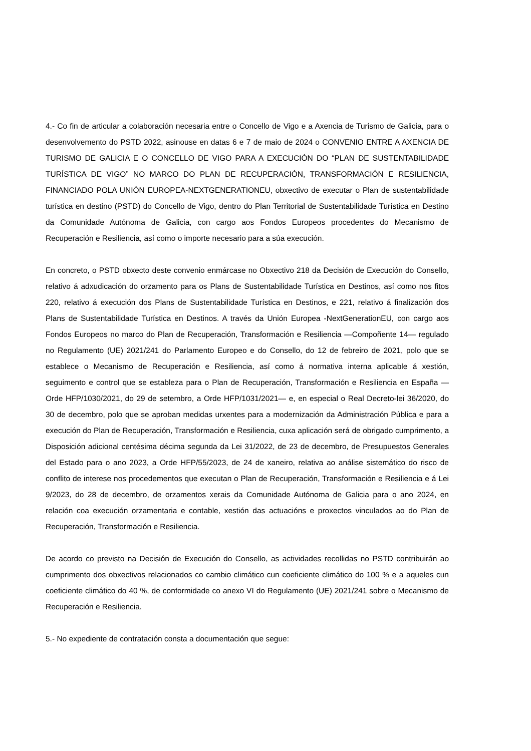4.- Co fin de articular a colaboración necesaria entre o Concello de Vigo e a Axencia de Turismo de Galicia, para o desenvolvemento do PSTD 2022, asinouse en datas 6 e 7 de maio de 2024 o CONVENIO ENTRE A AXENCIA DE TURISMO DE GALICIA E O CONCELLO DE VIGO PARA A EXECUCIÓN DO “PLAN DE SUSTENTABILIDADE TURÍSTICA DE VIGO” NO MARCO DO PLAN DE RECUPERACIÓN, TRANSFORMACIÓN E RESILIENCIA, FINANCIADO POLA UNIÓN EUROPEA-NEXTGENERATIONEU, obxectivo de executar o Plan de sustentabilidade turística en destino (PSTD) do Concello de Vigo, dentro do Plan Territorial de Sustentabilidade Turística en Destino da Comunidade Autónoma de Galicia, con cargo aos Fondos Europeos procedentes do Mecanismo de Recuperación e Resiliencia, así como o importe necesario para a súa execución.
En concreto, o PSTD obxecto deste convenio enmárcase no Obxectivo 218 da Decisión de Execución do Consello, relativo á adxudicación do orzamento para os Plans de Sustentabilidade Turística en Destinos, así como nos fitos 220, relativo á execución dos Plans de Sustentabilidade Turística en Destinos, e 221, relativo á finalización dos Plans de Sustentabilidade Turística en Destinos. A través da Unión Europea -NextGenerationEU, con cargo aos Fondos Europeos no marco do Plan de Recuperación, Transformación e Resiliencia —Compoñente 14— regulado no Regulamento (UE) 2021/241 do Parlamento Europeo e do Consello, do 12 de febreiro de 2021, polo que se establece o Mecanismo de Recuperación e Resiliencia, así como á normativa interna aplicable á xestión, seguimento e control que se estableza para o Plan de Recuperación, Transformación e Resiliencia en España —Orde HFP/1030/2021, do 29 de setembro, a Orde HFP/1031/2021— e, en especial o Real Decreto-lei 36/2020, do 30 de decembro, polo que se aproban medidas urxentes para a modernización da Administración Pública e para a execución do Plan de Recuperación, Transformación e Resiliencia, cuxa aplicación será de obrigado cumprimento, a Disposición adicional centésima décima segunda da Lei 31/2022, de 23 de decembro, de Presupuestos Generales del Estado para o ano 2023, a Orde HFP/55/2023, de 24 de xaneiro, relativa ao análise sistemático do risco de conflito de interese nos procedementos que executan o Plan de Recuperación, Transformación e Resiliencia e á Lei 9/2023, do 28 de decembro, de orzamentos xerais da Comunidade Autónoma de Galicia para o ano 2024, en relación coa execución orzamentaria e contable, xestión das actuacións e proxectos vinculados ao do Plan de Recuperación, Transformación e Resiliencia.
De acordo co previsto na Decisión de Execución do Consello, as actividades recollidas no PSTD contribuirán ao cumprimento dos obxectivos relacionados co cambio climático cun coeficiente climático do 100 % e a aqueles cun coeficiente climático do 40 %, de conformidade co anexo VI do Regulamento (UE) 2021/241 sobre o Mecanismo de Recuperación e Resiliencia.
5.- No expediente de contratación consta a documentación que segue: